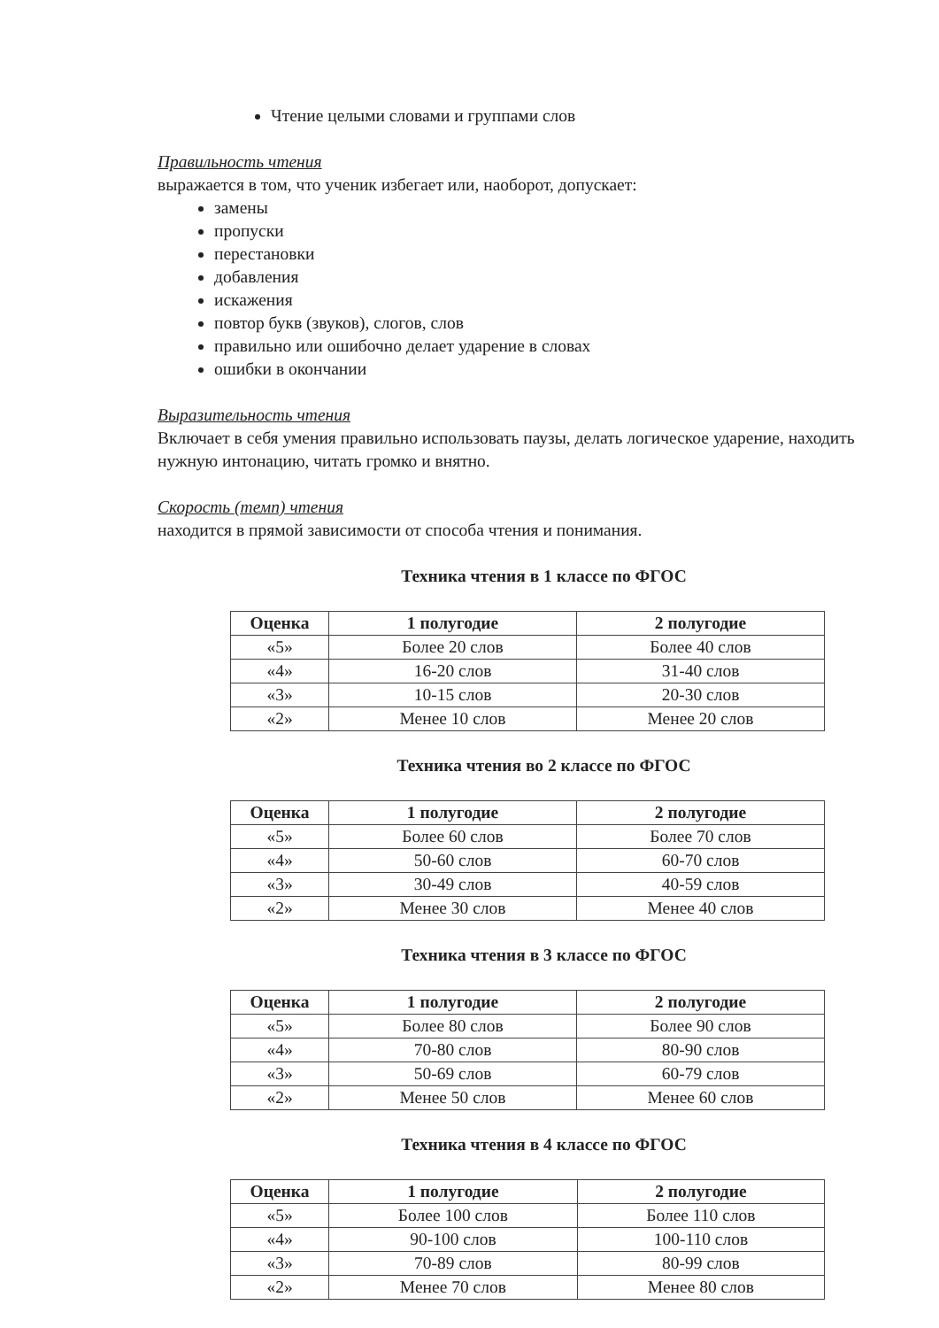Чтение целыми словами и группами слов
Правильность чтения
выражается в том, что ученик избегает или, наоборот, допускает:
замены
пропуски
перестановки
добавления
искажения
повтор букв (звуков), слогов, слов
правильно или ошибочно делает ударение в словах
ошибки в окончании
Выразительность чтения
Включает в себя умения правильно использовать паузы, делать логическое ударение, находить нужную интонацию, читать громко и внятно.
Скорость (темп) чтения
находится в прямой зависимости от способа чтения и понимания.
Техника чтения в 1 классе по ФГОС
| Оценка | 1 полугодие | 2 полугодие |
| --- | --- | --- |
| «5» | Более 20 слов | Более 40 слов |
| «4» | 16-20 слов | 31-40 слов |
| «3» | 10-15 слов | 20-30 слов |
| «2» | Менее 10 слов | Менее 20 слов |
Техника чтения во 2 классе по ФГОС
| Оценка | 1 полугодие | 2 полугодие |
| --- | --- | --- |
| «5» | Более 60 слов | Более 70 слов |
| «4» | 50-60 слов | 60-70 слов |
| «3» | 30-49 слов | 40-59 слов |
| «2» | Менее 30 слов | Менее 40 слов |
Техника чтения в 3 классе по ФГОС
| Оценка | 1 полугодие | 2 полугодие |
| --- | --- | --- |
| «5» | Более 80 слов | Более 90 слов |
| «4» | 70-80 слов | 80-90 слов |
| «3» | 50-69 слов | 60-79 слов |
| «2» | Менее 50 слов | Менее 60 слов |
Техника чтения в 4 классе по ФГОС
| Оценка | 1 полугодие | 2 полугодие |
| --- | --- | --- |
| «5» | Более 100 слов | Более 110 слов |
| «4» | 90-100 слов | 100-110 слов |
| «3» | 70-89 слов | 80-99 слов |
| «2» | Менее 70 слов | Менее 80 слов |